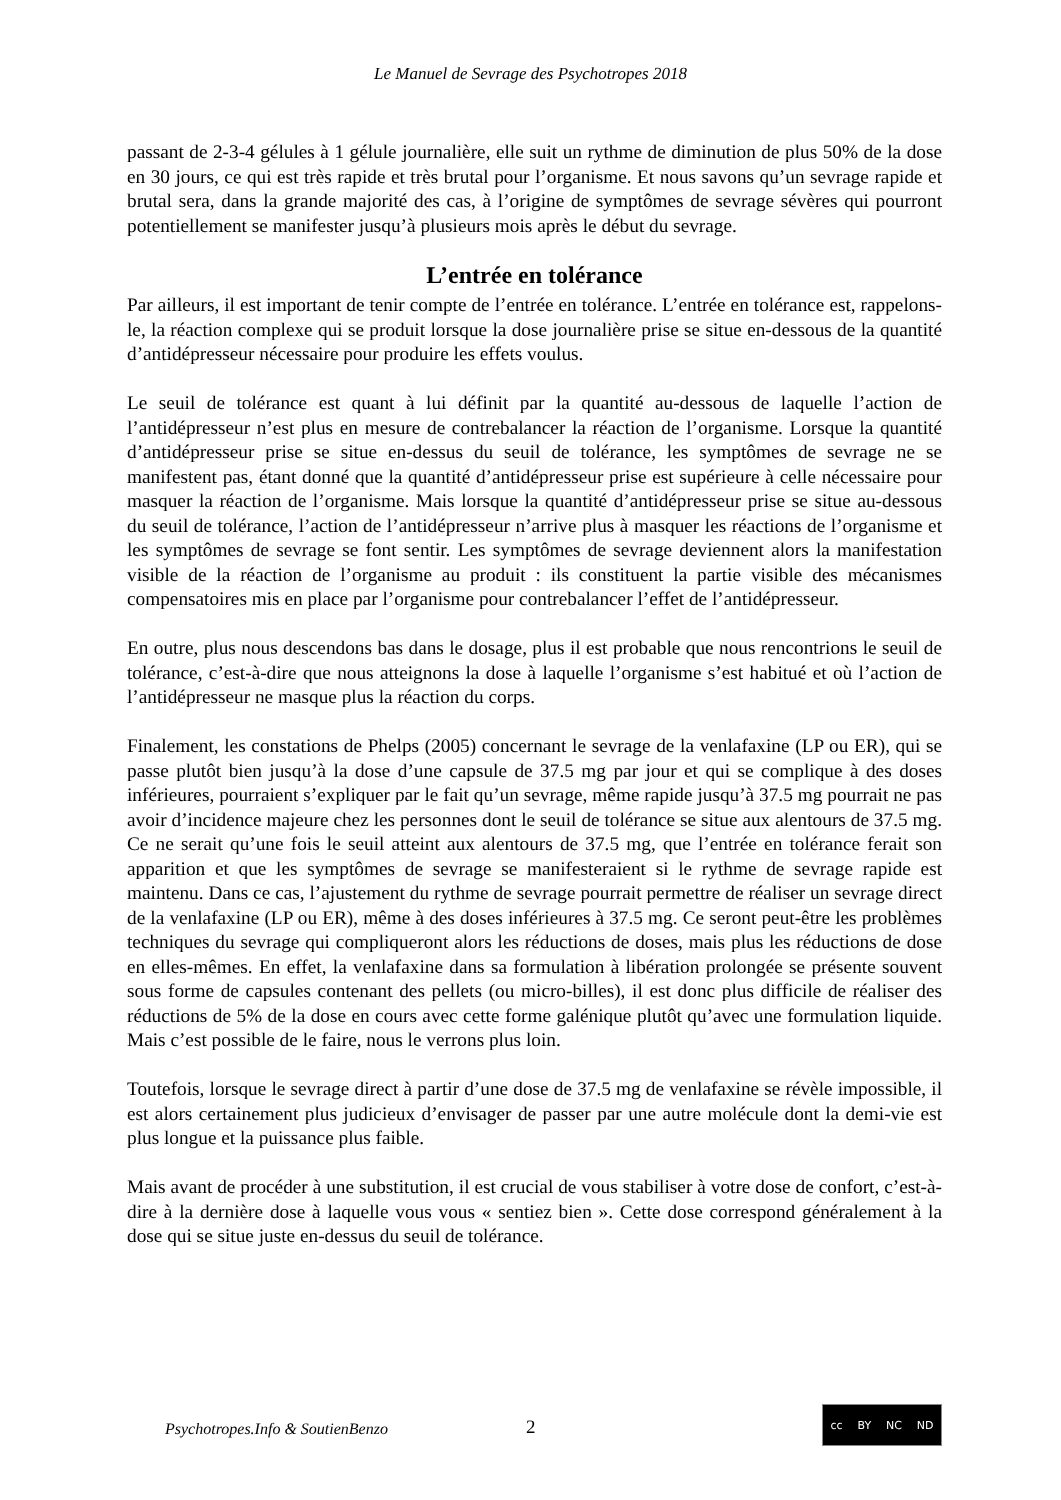Le Manuel de Sevrage des Psychotropes 2018
passant de 2-3-4 gélules à 1 gélule journalière, elle suit un rythme de diminution de plus 50% de la dose en 30 jours, ce qui est très rapide et très brutal pour l’organisme. Et nous savons qu’un sevrage rapide et brutal sera, dans la grande majorité des cas, à l’origine de symptômes de sevrage sévères qui pourront potentiellement se manifester jusqu’à plusieurs mois après le début du sevrage.
L’entrée en tolérance
Par ailleurs, il est important de tenir compte de l’entrée en tolérance. L’entrée en tolérance est, rappelons-le, la réaction complexe qui se produit lorsque la dose journalière prise se situe en-dessous de la quantité d’antidépresseur nécessaire pour produire les effets voulus.
Le seuil de tolérance est quant à lui définit par la quantité au-dessous de laquelle l’action de l’antidépresseur n’est plus en mesure de contrebalancer la réaction de l’organisme. Lorsque la quantité d’antidépresseur prise se situe en-dessus du seuil de tolérance, les symptômes de sevrage ne se manifestent pas, étant donné que la quantité d’antidépresseur prise est supérieure à celle nécessaire pour masquer la réaction de l’organisme. Mais lorsque la quantité d’antidépresseur prise se situe au-dessous du seuil de tolérance, l’action de l’antidépresseur n’arrive plus à masquer les réactions de l’organisme et les symptômes de sevrage se font sentir. Les symptômes de sevrage deviennent alors la manifestation visible de la réaction de l’organisme au produit : ils constituent la partie visible des mécanismes compensatoires mis en place par l’organisme pour contrebalancer l’effet de l’antidépresseur.
En outre, plus nous descendons bas dans le dosage, plus il est probable que nous rencontrions le seuil de tolérance, c’est-à-dire que nous atteignons la dose à laquelle l’organisme s’est habitué et où l’action de l’antidépresseur ne masque plus la réaction du corps.
Finalement, les constations de Phelps (2005) concernant le sevrage de la venlafaxine (LP ou ER), qui se passe plutôt bien jusqu’à la dose d’une capsule de 37.5 mg par jour et qui se complique à des doses inférieures, pourraient s’expliquer par le fait qu’un sevrage, même rapide jusqu’à 37.5 mg pourrait ne pas avoir d’incidence majeure chez les personnes dont le seuil de tolérance se situe aux alentours de 37.5 mg. Ce ne serait qu’une fois le seuil atteint aux alentours de 37.5 mg, que l’entrée en tolérance ferait son apparition et que les symptômes de sevrage se manifesteraient si le rythme de sevrage rapide est maintenu. Dans ce cas, l’ajustement du rythme de sevrage pourrait permettre de réaliser un sevrage direct de la venlafaxine (LP ou ER), même à des doses inférieures à 37.5 mg. Ce seront peut-être les problèmes techniques du sevrage qui compliqueront alors les réductions de doses, mais plus les réductions de dose en elles-mêmes. En effet, la venlafaxine dans sa formulation à libération prolongée se présente souvent sous forme de capsules contenant des pellets (ou micro-billes), il est donc plus difficile de réaliser des réductions de 5% de la dose en cours avec cette forme galénique plutôt qu’avec une formulation liquide. Mais c’est possible de le faire, nous le verrons plus loin.
Toutefois, lorsque le sevrage direct à partir d’une dose de 37.5 mg de venlafaxine se révèle impossible, il est alors certainement plus judicieux d’envisager de passer par une autre molécule dont la demi-vie est plus longue et la puissance plus faible.
Mais avant de procéder à une substitution, il est crucial de vous stabiliser à votre dose de confort, c’est-à-dire à la dernière dose à laquelle vous vous « sentiez bien ». Cette dose correspond généralement à la dose qui se situe juste en-dessus du seuil de tolérance.
Psychotropes.Info & SoutienBenzo
2
cc BY NC ND